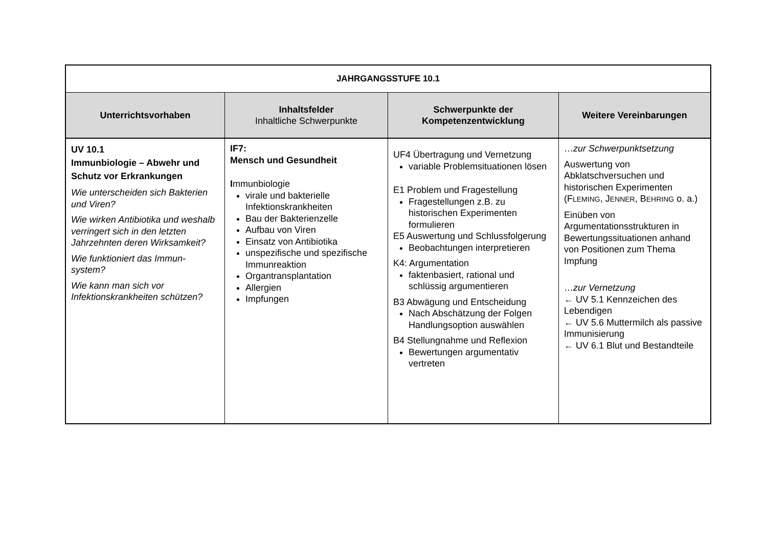| JAHRGANGSSTUFE 10.1 | | | |
| --- | --- | --- | --- |
| Unterrichtsvorhaben | Inhaltsfelder Inhaltliche Schwerpunkte | Schwerpunkte der Kompetenzentwicklung | Weitere Vereinbarungen |
| UV 10.1 Immunbiologie – Abwehr und Schutz vor Erkrankungen Wie unterscheiden sich Bakterien und Viren? Wie wirken Antibiotika und weshalb verringert sich in den letzten Jahrzehnten deren Wirksamkeit? Wie funktioniert das Immun-system? Wie kann man sich vor Infektionskrankheiten schützen? | IF7: Mensch und Gesundheit I mmunbiologie virale und bakterielle Infektionskrankheiten Bau der Bakterienzelle Aufbau von Viren Einsatz von Antibiotika unspezifische und spezifische Immunreaktion Organtransplantation Allergien Impfungen | UF4 Übertragung und Vernetzung variable Problemsituationen lösen E1 Problem und Fragestellung Fragestellungen z.B. zu historischen Experimenten formulieren E5 Auswertung und Schlussfolgerung Beobachtungen interpretieren K4: Argumentation faktenbasiert, rational und schlüssig argumentieren B3 Abwägung und Entscheidung Nach Abschätzung der Folgen Handlungsoption auswählen B4 Stellungnahme und Reflexion Bewertungen argumentativ vertreten | … zur Schwerpunktsetzung Auswertung von Abklatschversuchen und historischen Experimenten (F LEMING , J ENNER , B EHRING o. a.) Einüben von Argumentationsstrukturen in Bewertungssituationen anhand von Positionen zum Thema Impfung … zur Vernetzung ← UV 5.1 Kennzeichen des Lebendigen ← UV 5.6 Muttermilch als passive Immunisierung ← UV 6.1 Blut und Bestandteile |